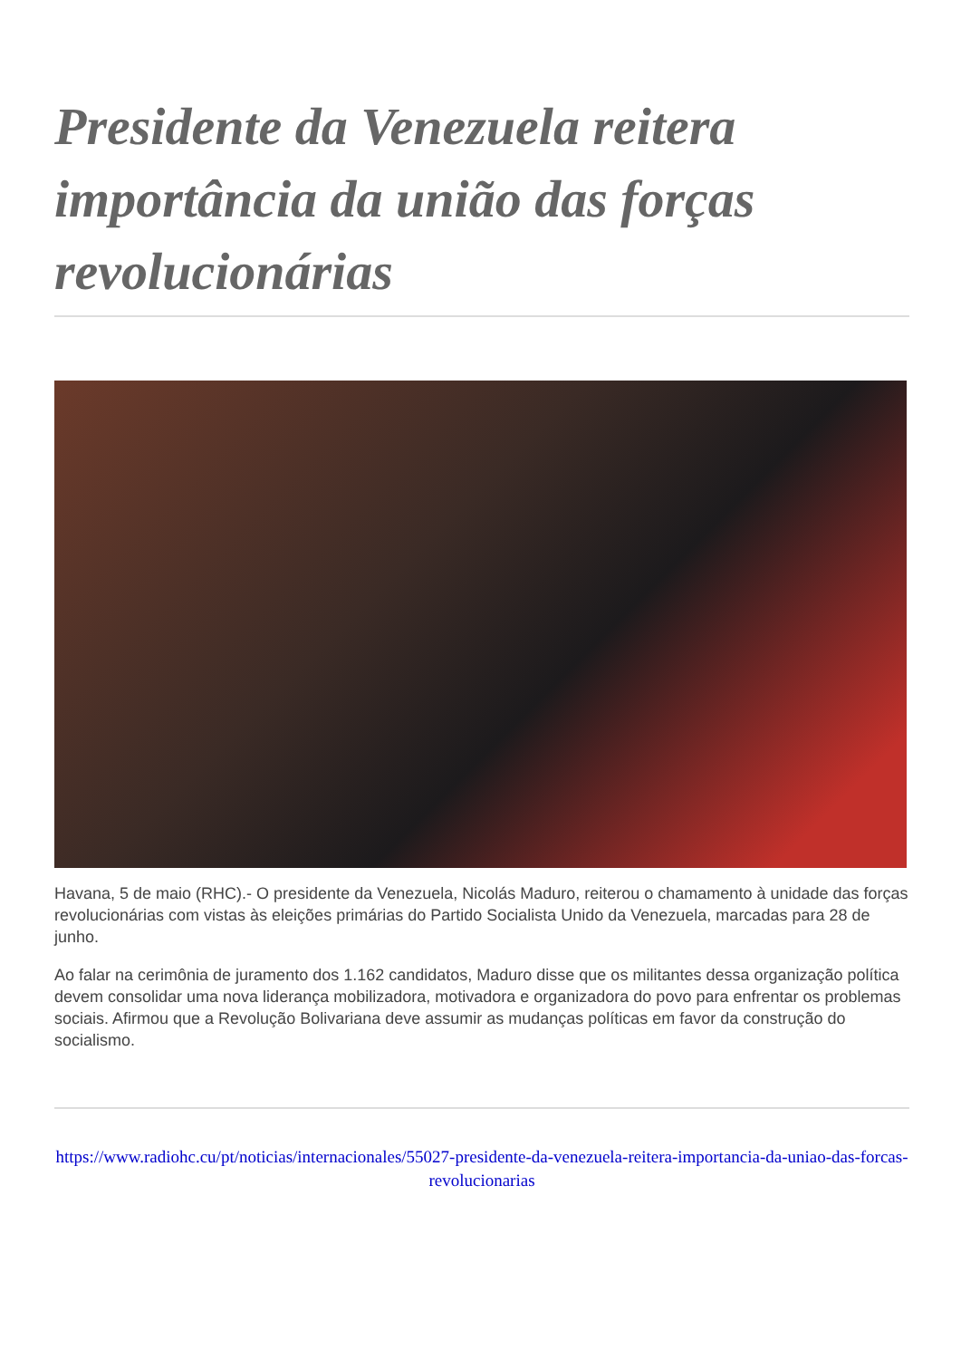Presidente da Venezuela reitera importância da união das forças revolucionárias
Havana, 5 de maio (RHC).- O presidente da Venezuela, Nicolás Maduro, reiterou o chamamento à unidade das forças revolucionárias com vistas às eleições primárias do Partido Socialista Unido da Venezuela, marcadas para 28 de junho.
Ao falar na cerimônia de juramento dos 1.162 candidatos, Maduro disse que os militantes dessa organização política devem consolidar uma nova liderança mobilizadora, motivadora e organizadora do povo para enfrentar os problemas sociais. Afirmou que a Revolução Bolivariana deve assumir as mudanças políticas em favor da construção do socialismo.
https://www.radiohc.cu/pt/noticias/internacionales/55027-presidente-da-venezuela-reitera-importancia-da-uniao-das-forcas-revolucionarias